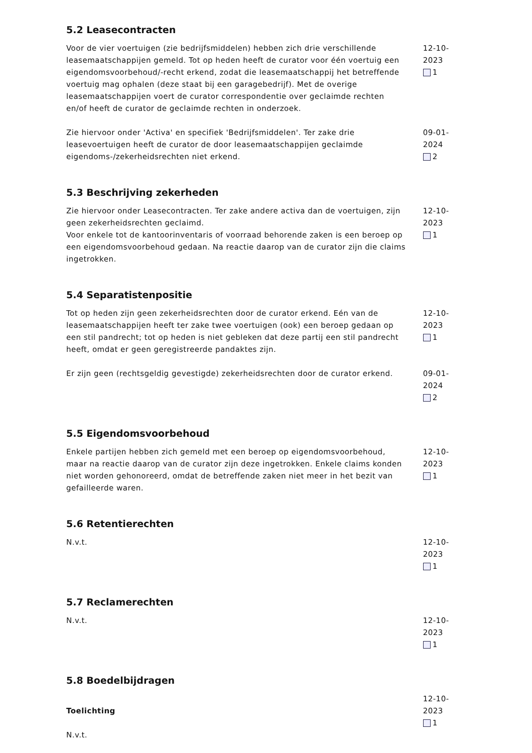5.2 Leasecontracten
Voor de vier voertuigen (zie bedrijfsmiddelen) hebben zich drie verschillende leasemaatschappijen gemeld. Tot op heden heeft de curator voor één voertuig een eigendomsvoorbehoud/-recht erkend, zodat die leasemaatschappij het betreffende voertuig mag ophalen (deze staat bij een garagebedrijf). Met de overige leasemaatschappijen voert de curator correspondentie over geclaimde rechten en/of heeft de curator de geclaimde rechten in onderzoek.
12-10-2023
1
Zie hiervoor onder 'Activa' en specifiek 'Bedrijfsmiddelen'. Ter zake drie leasevoertuigen heeft de curator de door leasemaatschappijen geclaimde eigendoms-/zekerheidsrechten niet erkend.
09-01-2024
2
5.3 Beschrijving zekerheden
Zie hiervoor onder Leasecontracten. Ter zake andere activa dan de voertuigen, zijn geen zekerheidsrechten geclaimd.
Voor enkele tot de kantoorinventaris of voorraad behorende zaken is een beroep op een eigendomsvoorbehoud gedaan. Na reactie daarop van de curator zijn die claims ingetrokken.
12-10-2023
1
5.4 Separatistenpositie
Tot op heden zijn geen zekerheidsrechten door de curator erkend. Eén van de leasemaatschappijen heeft ter zake twee voertuigen (ook) een beroep gedaan op een stil pandrecht; tot op heden is niet gebleken dat deze partij een stil pandrecht heeft, omdat er geen geregistreerde pandaktes zijn.
12-10-2023
1
Er zijn geen (rechtsgeldig gevestigde) zekerheidsrechten door de curator erkend.
09-01-2024
2
5.5 Eigendomsvoorbehoud
Enkele partijen hebben zich gemeld met een beroep op eigendomsvoorbehoud, maar na reactie daarop van de curator zijn deze ingetrokken. Enkele claims konden niet worden gehonoreerd, omdat de betreffende zaken niet meer in het bezit van gefailleerde waren.
12-10-2023
1
5.6 Retentierechten
N.v.t. 12-10-2023
1
5.7 Reclamerechten
N.v.t. 12-10-2023
1
5.8 Boedelbijdragen
Toelichting
N.v.t.
12-10-2023
1